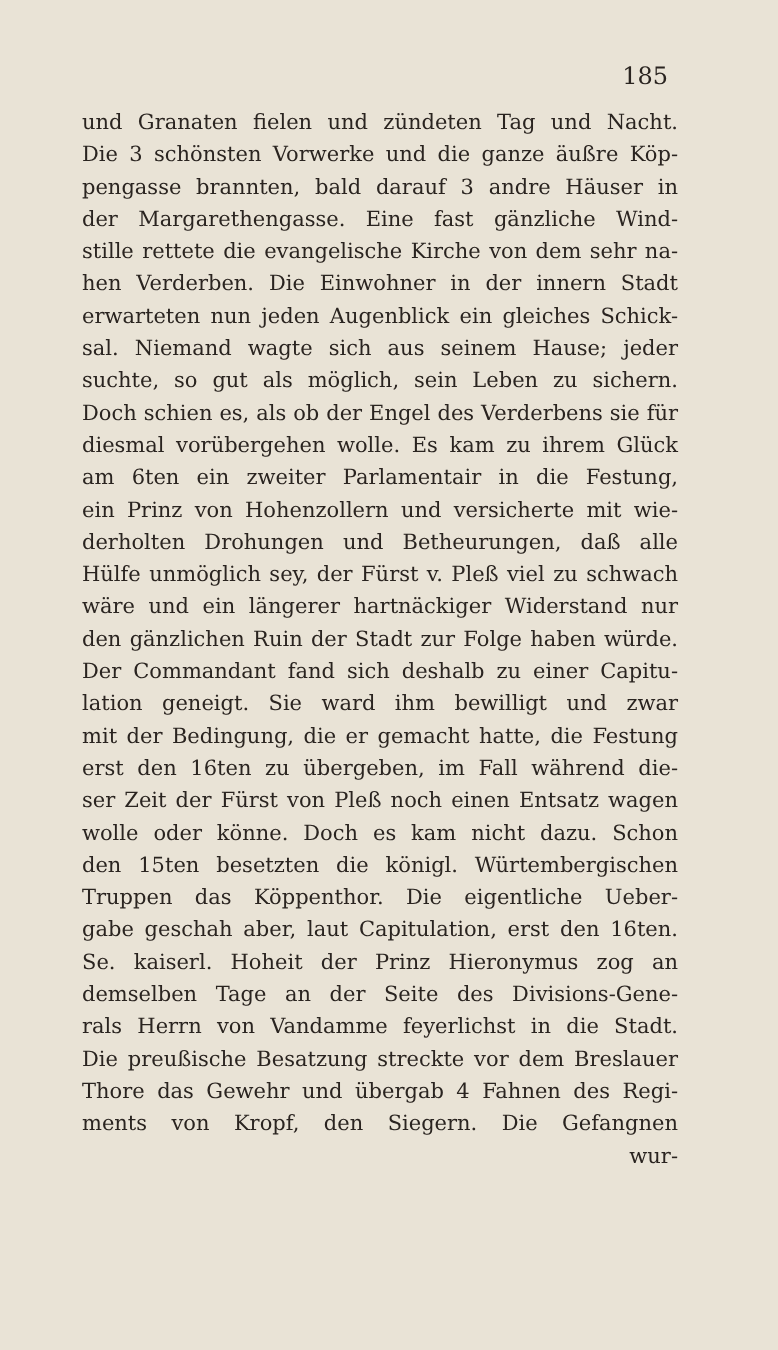185
und Granaten fielen und zündeten Tag und Nacht.
Die 3 schönsten Vorwerke und die ganze äußre Köp-
pengasse brannten, bald darauf 3 andre Häuser in
der Margarethengasse. Eine fast gänzliche Wind-
stille rettete die evangelische Kirche von dem sehr na-
hen Verderben. Die Einwohner in der innern Stadt
erwarteten nun jeden Augenblick ein gleiches Schick-
sal. Niemand wagte sich aus seinem Hause; jeder
suchte, so gut als möglich, sein Leben zu sichern.
Doch schien es, als ob der Engel des Verderbens sie für
diesmal vorübergehen wolle. Es kam zu ihrem Glück
am 6ten ein zweiter Parlamentair in die Festung,
ein Prinz von Hohenzollern und versicherte mit wie-
derholten Drohungen und Betheurungen, daß alle
Hülfe unmöglich sey, der Fürst v. Pleß viel zu schwach
wäre und ein längerer hartnäckiger Widerstand nur
den gänzlichen Ruin der Stadt zur Folge haben würde.
Der Commandant fand sich deshalb zu einer Capitu-
lation geneigt. Sie ward ihm bewilligt und zwar
mit der Bedingung, die er gemacht hatte, die Festung
erst den 16ten zu übergeben, im Fall während die-
ser Zeit der Fürst von Pleß noch einen Entsatz wagen
wolle oder könne. Doch es kam nicht dazu. Schon
den 15ten besetzten die königl. Würtembergischen
Truppen das Köppenthor. Die eigentliche Ueber-
gabe geschah aber, laut Capitulation, erst den 16ten.
Se. kaiserl. Hoheit der Prinz Hieronymus zog an
demselben Tage an der Seite des Divisions-Gene-
rals Herrn von Vandamme feyerlichst in die Stadt.
Die preußische Besatzung streckte vor dem Breslauer
Thore das Gewehr und übergab 4 Fahnen des Regi-
ments von Kropf, den Siegern. Die Gefangnen
wur-